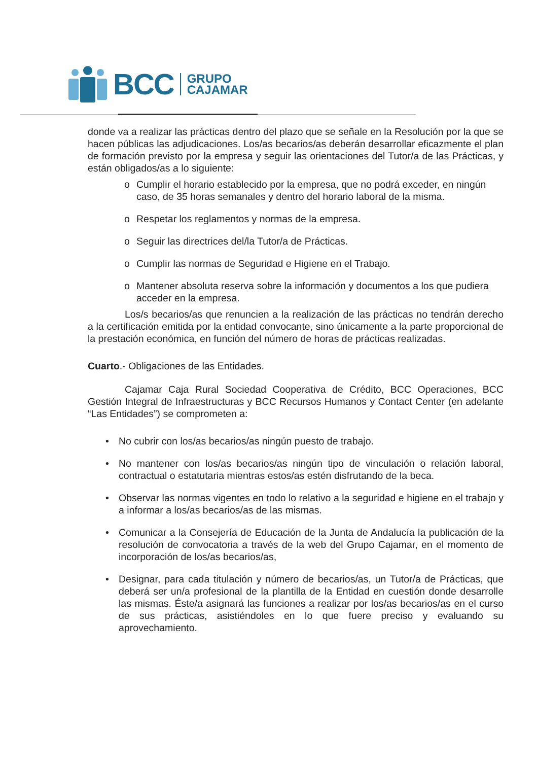BCC
GRUPO
CAJAMAR
donde va a realizar las prácticas dentro del plazo que se señale en la Resolución por la que se hacen públicas las adjudicaciones. Los/as becarios/as deberán desarrollar eficazmente el plan de formación previsto por la empresa y seguir las orientaciones del Tutor/a de las Prácticas, y están obligados/as a lo siguiente:
o Cumplir el horario establecido por la empresa, que no podrá exceder, en ningún caso, de 35 horas semanales y dentro del horario laboral de la misma.
o Respetar los reglamentos y normas de la empresa.
o Seguir las directrices del/la Tutor/a de Prácticas.
o Cumplir las normas de Seguridad e Higiene en el Trabajo.
o Mantener absoluta reserva sobre la información y documentos a los que pudiera acceder en la empresa.
Los/s becarios/as que renuncien a la realización de las prácticas no tendrán derecho a la certificación emitida por la entidad convocante, sino únicamente a la parte proporcional de la prestación económica, en función del número de horas de prácticas realizadas.
Cuarto.- Obligaciones de las Entidades.
Cajamar Caja Rural Sociedad Cooperativa de Crédito, BCC Operaciones, BCC Gestión Integral de Infraestructuras y BCC Recursos Humanos y Contact Center (en adelante “Las Entidades”) se comprometen a:
• No cubrir con los/as becarios/as ningún puesto de trabajo.
• No mantener con los/as becarios/as ningún tipo de vinculación o relación laboral, contractual o estatutaria mientras estos/as estén disfrutando de la beca.
• Observar las normas vigentes en todo lo relativo a la seguridad e higiene en el trabajo y a informar a los/as becarios/as de las mismas.
• Comunicar a la Consejería de Educación de la Junta de Andalucía la publicación de la resolución de convocatoria a través de la web del Grupo Cajamar, en el momento de incorporación de los/as becarios/as,
• Designar, para cada titulación y número de becarios/as, un Tutor/a de Prácticas, que deberá ser un/a profesional de la plantilla de la Entidad en cuestión donde desarrolle las mismas. Éste/a asignará las funciones a realizar por los/as becarios/as en el curso de sus prácticas, asistiéndoles en lo que fuere preciso y evaluando su aprovechamiento.